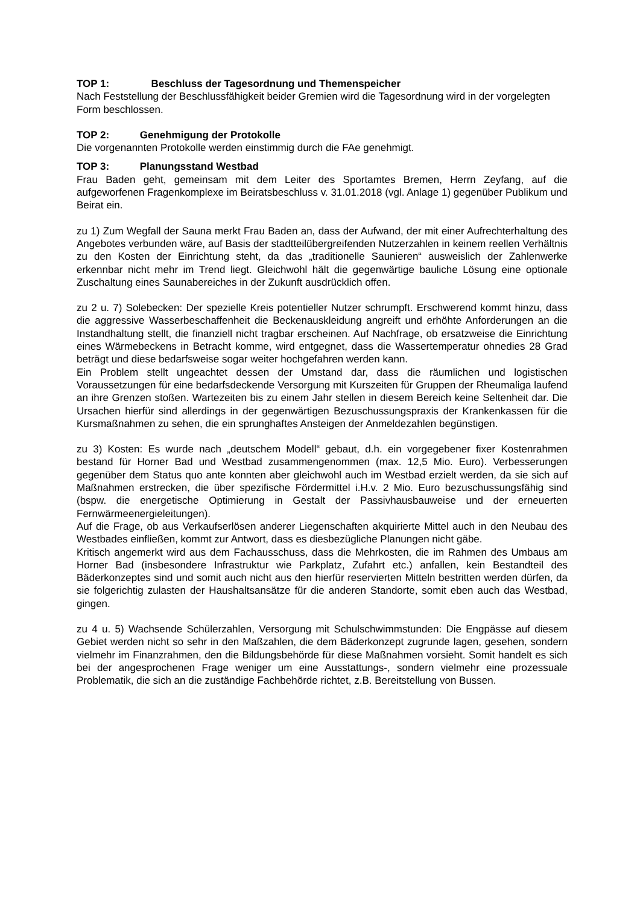TOP 1: Beschluss der Tagesordnung und Themenspeicher
Nach Feststellung der Beschlussfähigkeit beider Gremien wird die Tagesordnung wird in der vorgelegten Form beschlossen.
TOP 2: Genehmigung der Protokolle
Die vorgenannten Protokolle werden einstimmig durch die FAe genehmigt.
TOP 3: Planungsstand Westbad
Frau Baden geht, gemeinsam mit dem Leiter des Sportamtes Bremen, Herrn Zeyfang, auf die aufgeworfenen Fragenkomplexe im Beiratsbeschluss v. 31.01.2018 (vgl. Anlage 1) gegenüber Publikum und Beirat ein.
zu 1) Zum Wegfall der Sauna merkt Frau Baden an, dass der Aufwand, der mit einer Aufrechterhaltung des Angebotes verbunden wäre, auf Basis der stadtteilübergreifenden Nutzerzahlen in keinem reellen Verhältnis zu den Kosten der Einrichtung steht, da das „traditionelle Saunieren“ ausweislich der Zahlenwerke erkennbar nicht mehr im Trend liegt. Gleichwohl hält die gegenwärtige bauliche Lösung eine optionale Zuschaltung eines Saunabereiches in der Zukunft ausdrücklich offen.
zu 2 u. 7) Solebecken: Der spezielle Kreis potentieller Nutzer schrumpft. Erschwerend kommt hinzu, dass die aggressive Wasserbeschaffenheit die Beckenauskleidung angreift und erhöhte Anforderungen an die Instandhaltung stellt, die finanziell nicht tragbar erscheinen. Auf Nachfrage, ob ersatzweise die Einrichtung eines Wärmebeckens in Betracht komme, wird entgegnet, dass die Wassertemperatur ohnedies 28 Grad beträgt und diese bedarfsweise sogar weiter hochgefahren werden kann.
Ein Problem stellt ungeachtet dessen der Umstand dar, dass die räumlichen und logistischen Voraussetzungen für eine bedarfsdeckende Versorgung mit Kurszeiten für Gruppen der Rheumaliga laufend an ihre Grenzen stoßen. Wartezeiten bis zu einem Jahr stellen in diesem Bereich keine Seltenheit dar. Die Ursachen hierfür sind allerdings in der gegenwärtigen Bezuschussungspraxis der Krankenkassen für die Kursmaßnahmen zu sehen, die ein sprunghaftes Ansteigen der Anmeldezahlen begünstigen.
zu 3) Kosten: Es wurde nach „deutschem Modell“ gebaut, d.h. ein vorgegebener fixer Kostenrahmen bestand für Horner Bad und Westbad zusammengenommen (max. 12,5 Mio. Euro). Verbesserungen gegenüber dem Status quo ante konnten aber gleichwohl auch im Westbad erzielt werden, da sie sich auf Maßnahmen erstrecken, die über spezifische Fördermittel i.H.v. 2 Mio. Euro bezuschussungsfähig sind (bspw. die energetische Optimierung in Gestalt der Passivhausbauweise und der erneuerten Fernwärmeenergieleitungen).
Auf die Frage, ob aus Verkaufserlösen anderer Liegenschaften akquirierte Mittel auch in den Neubau des Westbades einfließen, kommt zur Antwort, dass es diesbezügliche Planungen nicht gäbe.
Kritisch angemerkt wird aus dem Fachausschuss, dass die Mehrkosten, die im Rahmen des Umbaus am Horner Bad (insbesondere Infrastruktur wie Parkplatz, Zufahrt etc.) anfallen, kein Bestandteil des Bäderkonzeptes sind und somit auch nicht aus den hierfür reservierten Mitteln bestritten werden dürfen, da sie folgerichtig zulasten der Haushaltsansätze für die anderen Standorte, somit eben auch das Westbad, gingen.
zu 4 u. 5) Wachsende Schülerzahlen, Versorgung mit Schulschwimmstunden: Die Engpässe auf diesem Gebiet werden nicht so sehr in den Maßzahlen, die dem Bäderkonzept zugrunde lagen, gesehen, sondern vielmehr im Finanzrahmen, den die Bildungsbehörde für diese Maßnahmen vorsieht. Somit handelt es sich bei der angesprochenen Frage weniger um eine Ausstattungs-, sondern vielmehr eine prozessuale Problematik, die sich an die zuständige Fachbehörde richtet, z.B. Bereitstellung von Bussen.